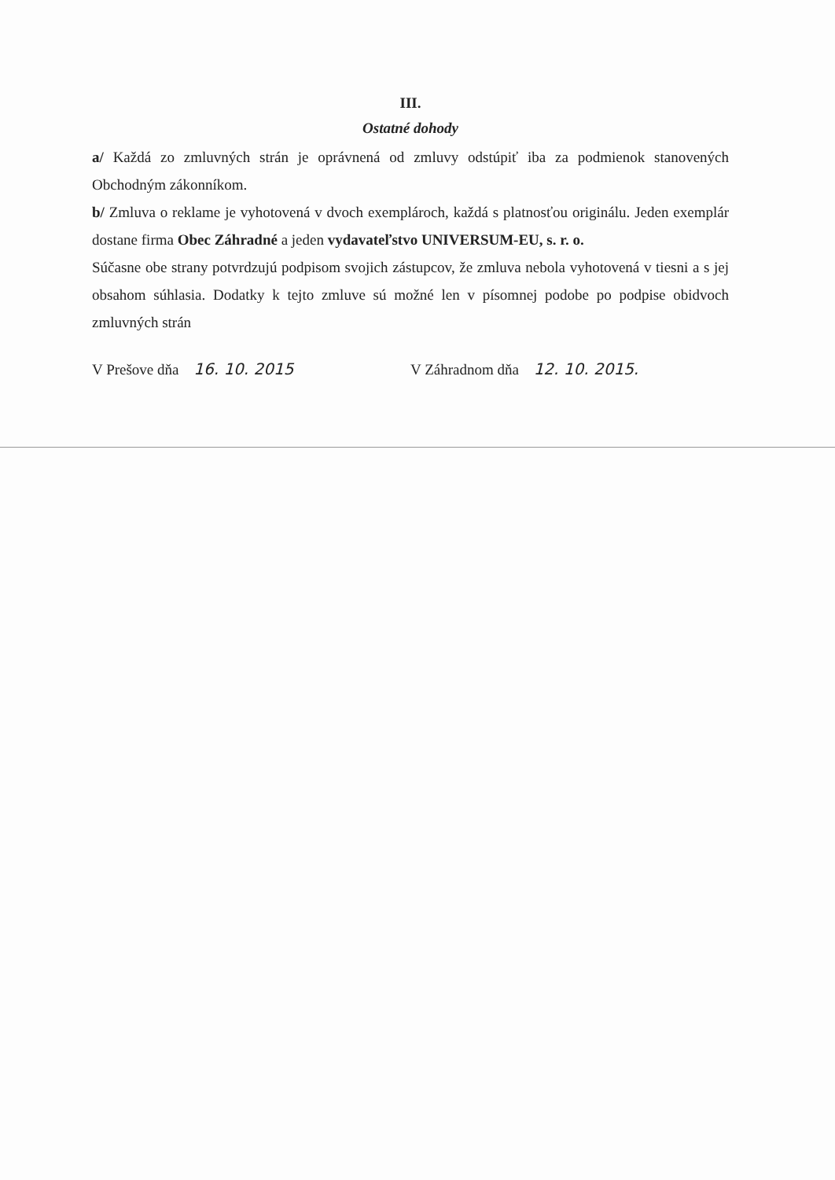III.
Ostatné dohody
a/ Každá zo zmluvných strán je oprávnená od zmluvy odstúpiť iba za podmienok stanovených Obchodným zákonníkom.
b/ Zmluva o reklame je vyhotovená v dvoch exemplároch, každá s platnosťou originálu. Jeden exemplár dostane firma Obec Záhradné a jeden vydavateľstvo UNIVERSUM-EU, s. r. o.
Súčasne obe strany potvrdzujú podpisom svojich zástupcov, že zmluva nebola vyhotovená v tiesni a s jej obsahom súhlasia. Dodatky k tejto zmluve sú možné len v písomnej podobe po podpise obidvoch zmluvných strán
V Prešove dňa 16. 10. 2015 V Záhradnom dňa 12. 10. 2015.